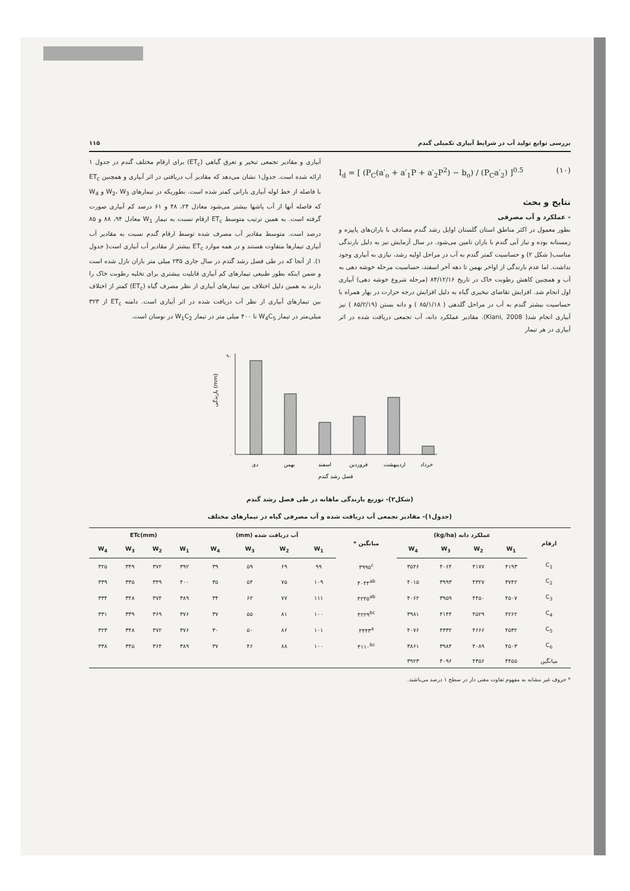بررسی توابع تولید آب در شرایط آبیاری تکمیلی گندم ۱۱۵
I<sub>d</sub> = [ (P<sub>C</sub>(a′<sub>o</sub> + a′<sub>1</sub>P + a′<sub>2</sub>P<sup>2</sup>) − b<sub>o</sub>) / (P<sub>C</sub>a′<sub>2</sub>) ]<sup>0.5</sup> (۱۰)
نتایج و بحث
- عملکرد و آب مصرفی
بطور معمول در اکثر مناطق استان گلستان اوایل رشد گندم مصادف با باران‌های پاییزه و زمستانه بوده و نیاز آبی گندم با باران تامین می‌شود. در سال آزمایش نیز به دلیل بارندگی مناسب( شکل ۲) و حساسیت کمتر گندم به آب در مراحل اولیه رشد، نیازی به آبیاری وجود نداشت. اما عدم بارندگی از اواخر بهمن تا دهه آخر اسفند، حساسیت مرحله خوشه دهی به آب و همچنین کاهش رطوبت خاک در تاریخ ۸۴/۱۲/۱۶ (مرحله شروع خوشه دهی) آبیاری اول انجام شد. افزایش تقاضای تبخیری گیاه به دلیل افزایش درجه حرارت در بهار همراه با حساسیت بیشتر گندم به آب در مراحل گلدهی ( ۸۵/۱/۱۸ ) و دانه بستن (۸۵/۲/۱۹ ) نیز آبیاری انجام شد( Kiani, 2008). مقادیر عملکرد دانه، آب تجمعی دریافت شده در اثر آبیاری در هر تیمار
آبیاری و مقادیر تجمعی تبخیر و تعرق گیاهی (ET<sub>c</sub>) برای ارقام مختلف گندم در جدول ۱ ارائه شده است. جدول۱ نشان می‌دهد که مقادیر آب دریافتی در اثر آبیاری و همچنین ET<sub>c</sub> با فاصله از خط لوله آبیاری بارانی کمتر شده است. بطوریکه در تیمارهای W<sub>2</sub>، W<sub>3</sub> و W<sub>4</sub> که فاصله آنها از آب پاشها بیشتر می‌شود معادل ۲۴، ۴۸ و ۶۱ درصد کم آبیاری صورت گرفته است. به همین ترتیب متوسط ET<sub>c</sub> ارقام نسبت به تیمار W<sub>1</sub> معادل ۹۴، ۸۸ و ۸۵ درصد است. متوسط مقادیر آب مصرف شده توسط ارقام گندم نسبت به مقادیر آب آبیاری تیمارها متفاوت هستند و در همه موارد ET<sub>c</sub> بیشتر از مقادیر آب آبیاری است( جدول ۱). از آنجا که در طی فصل رشد گندم در سال جاری ۲۳۵ میلی متر باران نازل شده است و ضمن اینکه بطور طبیعی تیمارهای کم آبیاری قابلیت بیشتری برای تخلیه رطوبت خاک را دارند به همین دلیل اختلاف بین تیمارهای آبیاری از نظر مصرف گیاه (ET<sub>c</sub>) کمتر از اختلاف بین تیمارهای آبیاری از نظر آب دریافت شده در اثر آبیاری است. دامنه ET<sub>c</sub> از ۳۲۳ میلی‌متر در تیمار W<sub>4</sub>C<sub>5</sub> تا ۴۰۰ میلی متر در تیمار W<sub>1</sub>C<sub>2</sub> در نوسان است.
۰
۹۰
بارندگی (mm)
دی
بهمن
اسفند
فروردین
اردیبهشت
خرداد
فصل رشد گندم
(شکل۲)- توزیع بارندگی ماهانه در طی فصل رشد گندم
(جدول۱)- مقادیر تجمعی آب دریافت شده و آب مصرفی گیاه در تیمارهای مختلف
| ارقام | عملکرد دانه (kg/ha) | | | | میانگین * | آب دریافت شده (mm) | | | | ETc(mm) | | | |
| --- | --- | --- | --- | --- | --- | --- | --- | --- | --- | --- | --- | --- | --- |
| | W<sub>1</sub> | W<sub>2</sub> | W<sub>3</sub> | W<sub>4</sub> | | W<sub>1</sub> | W<sub>2</sub> | W<sub>3</sub> | W<sub>4</sub> | W<sub>1</sub> | W<sub>2</sub> | W<sub>3</sub> | W<sub>4</sub> |
| C<sub>1</sub> | ۴۱۹۳ | ۴۱۷۷ | ۴۰۶۴ | ۳۵۴۶ | ۳۹۹۵<sup>c</sup> | ۹۹ | ۶۹ | ۵۹ | ۳۹ | ۳۹۲ | ۳۷۲ | ۳۴۹ | ۳۲۵ |
| C<sub>2</sub> | ۳۷۴۲ | ۴۳۲۷ | ۳۹۹۳ | ۴۰۱۵ | ۴۰۴۴<sup>ab</sup> | ۱۰۹ | ۷۵ | ۵۴ | ۳۵ | ۴۰۰ | ۳۴۹ | ۳۳۵ | ۳۳۹ |
| C<sub>3</sub> | ۴۵۰۷ | ۴۴۵۰ | ۳۹۵۹ | ۴۰۶۲ | ۴۲۴۵<sup>ab</sup> | ۱۱۱ | ۷۷ | ۶۲ | ۳۴ | ۳۸۹ | ۳۷۴ | ۳۴۸ | ۳۳۴ |
| C<sub>4</sub> | ۴۲۶۲ | ۴۵۲۹ | ۴۱۴۴ | ۳۹۸۱ | ۴۲۲۹<sup>bc</sup> | ۱۰۰ | ۸۱ | ۵۵ | ۳۷ | ۳۷۶ | ۳۶۹ | ۳۳۹ | ۳۳۱ |
| C<sub>5</sub> | ۴۵۳۲ | ۴۶۶۶ | ۴۳۳۲ | ۴۰۷۶ | ۴۴۴۳<sup>a</sup> | ۱۰۱ | ۸۶ | ۵۰ | ۳۰ | ۳۷۶ | ۳۷۲ | ۳۴۸ | ۳۲۳ |
| C<sub>6</sub> | ۴۵۰۳ | ۴۰۸۹ | ۳۹۸۴ | ۳۸۶۱ | ۴۱۱۰<sup>bc</sup> | ۱۰۰ | ۸۸ | ۴۶ | ۳۷ | ۳۸۹ | ۳۶۴ | ۳۴۵ | ۳۳۸ |
| میانگین | ۴۴۵۵ | ۴۳۵۶ | ۴۰۹۶ | ۳۹۲۳ | | | | | | | | | |
* حروف غیر مشابه به مفهوم تفاوت معنی دار در سطح ۱ درصد می‌باشند.